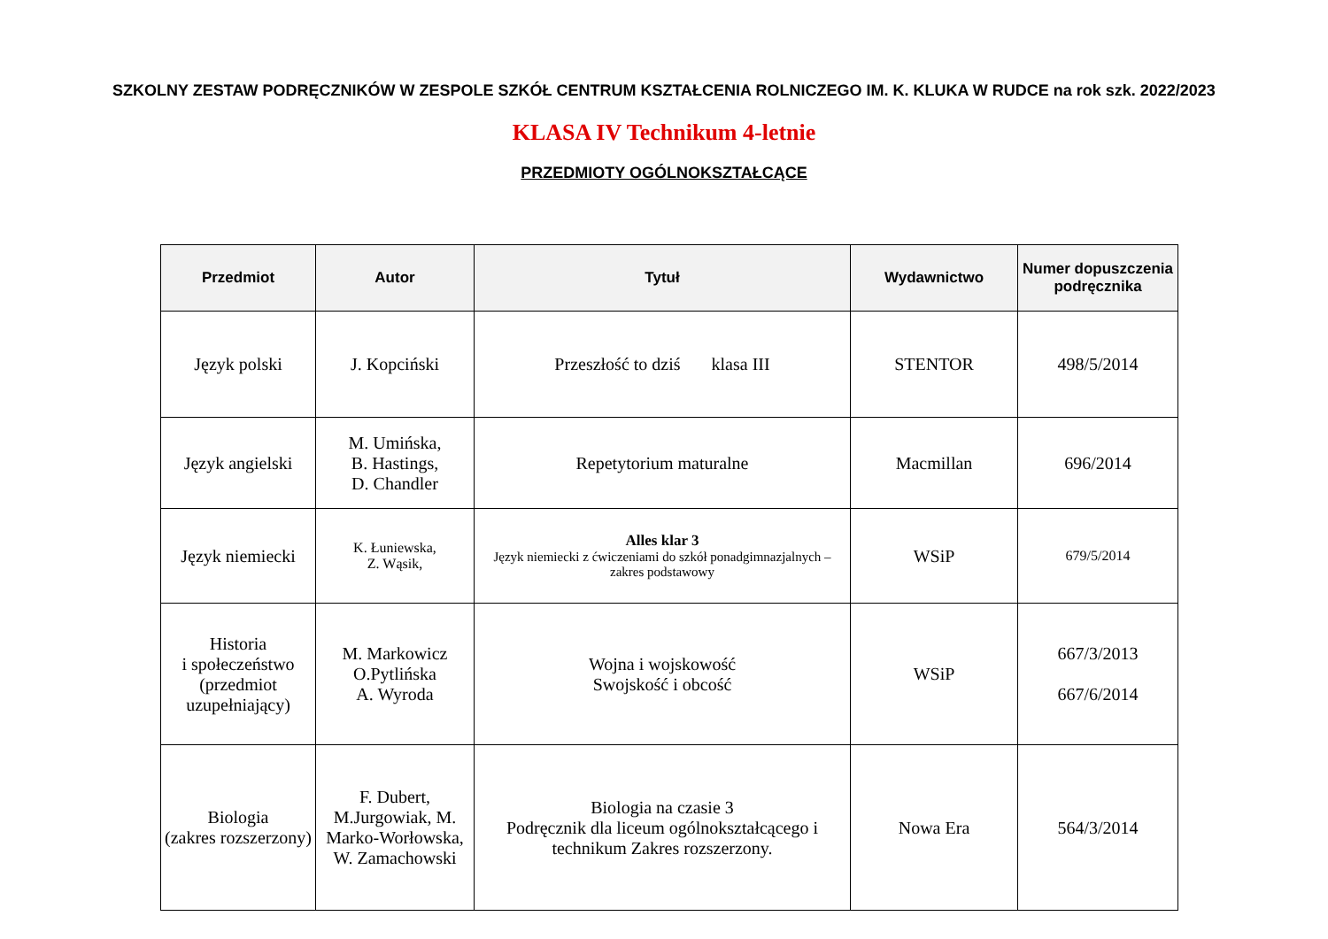SZKOLNY ZESTAW PODRĘCZNIKÓW W ZESPOLE SZKÓŁ CENTRUM KSZTAŁCENIA ROLNICZEGO IM. K. KLUKA W RUDCE na rok szk. 2022/2023
KLASA IV Technikum 4-letnie
PRZEDMIOTY OGÓLNOKSZTAŁCĄCE
| Przedmiot | Autor | Tytuł | Wydawnictwo | Numer dopuszczenia podręcznika |
| --- | --- | --- | --- | --- |
| Język polski | J. Kopciński | Przeszłość to dziś klasa III | STENTOR | 498/5/2014 |
| Język angielski | M. Umińska, B. Hastings, D. Chandler | Repetytorium maturalne | Macmillan | 696/2014 |
| Język niemiecki | K. Łuniewska, Z. Wąsik, | Alles klar 3 Język niemiecki z ćwiczeniami do szkół ponadgimnazjalnych – zakres podstawowy | WSiP | 679/5/2014 |
| Historia i społeczeństwo (przedmiot uzupełniający) | M. Markowicz O.Pytlińska A. Wyroda | Wojna i wojskowość Swojskość i obcość | WSiP | 667/3/2013 667/6/2014 |
| Biologia (zakres rozszerzony) | F. Dubert, M.Jurgowiak, M. Marko-Worłowska, W. Zamachowski | Biologia na czasie 3 Podręcznik dla liceum ogólnokształcącego i technikum Zakres rozszerzony. | Nowa Era | 564/3/2014 |